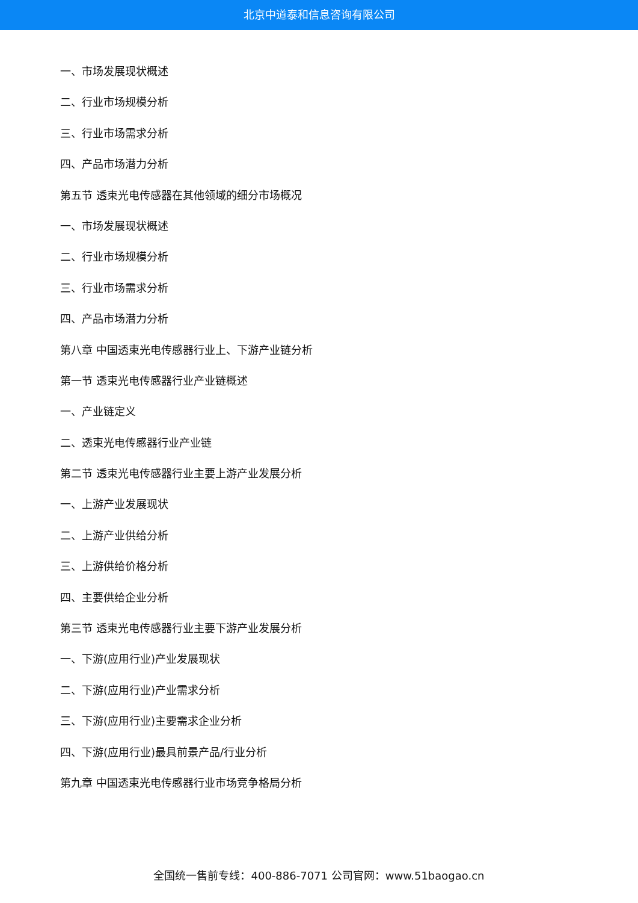北京中道泰和信息咨询有限公司
一、市场发展现状概述
二、行业市场规模分析
三、行业市场需求分析
四、产品市场潜力分析
第五节 透束光电传感器在其他领域的细分市场概况
一、市场发展现状概述
二、行业市场规模分析
三、行业市场需求分析
四、产品市场潜力分析
第八章 中国透束光电传感器行业上、下游产业链分析
第一节 透束光电传感器行业产业链概述
一、产业链定义
二、透束光电传感器行业产业链
第二节 透束光电传感器行业主要上游产业发展分析
一、上游产业发展现状
二、上游产业供给分析
三、上游供给价格分析
四、主要供给企业分析
第三节 透束光电传感器行业主要下游产业发展分析
一、下游(应用行业)产业发展现状
二、下游(应用行业)产业需求分析
三、下游(应用行业)主要需求企业分析
四、下游(应用行业)最具前景产品/行业分析
第九章 中国透束光电传感器行业市场竞争格局分析
全国统一售前专线：400-886-7071 公司官网：www.51baogao.cn